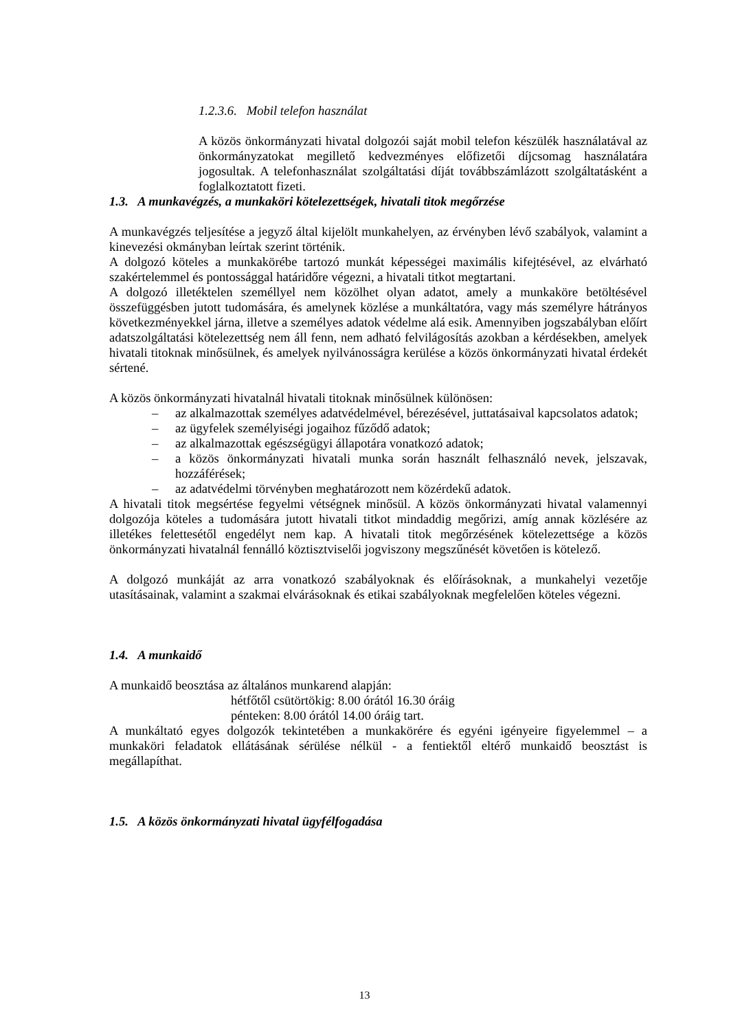1.2.3.6. Mobil telefon használat
A közös önkormányzati hivatal dolgozói saját mobil telefon készülék használatával az önkormányzatokat megillető kedvezményes előfizetői díjcsomag használatára jogosultak. A telefonhasználat szolgáltatási díját továbbszámlázott szolgáltatásként a foglalkoztatott fizeti.
1.3. A munkavégzés, a munkaköri kötelezettségek, hivatali titok megőrzése
A munkavégzés teljesítése a jegyző által kijelölt munkahelyen, az érvényben lévő szabályok, valamint a kinevezési okmányban leírtak szerint történik.
A dolgozó köteles a munkakörébe tartozó munkát képességei maximális kifejtésével, az elvárható szakértelemmel és pontossággal határidőre végezni, a hivatali titkot megtartani.
A dolgozó illetéktelen személlyel nem közölhet olyan adatot, amely a munkaköre betöltésével összefüggésben jutott tudomására, és amelynek közlése a munkáltatóra, vagy más személyre hátrányos következményekkel járna, illetve a személyes adatok védelme alá esik. Amennyiben jogszabályban előírt adatszolgáltatási kötelezettség nem áll fenn, nem adható felvilágosítás azokban a kérdésekben, amelyek hivatali titoknak minősülnek, és amelyek nyilvánosságra kerülése a közös önkormányzati hivatal érdekét sértené.
A közös önkormányzati hivatalnál hivatali titoknak minősülnek különösen:
– az alkalmazottak személyes adatvédelmével, bérezésével, juttatásaival kapcsolatos adatok;
– az ügyfelek személyiségi jogaihoz fűződő adatok;
– az alkalmazottak egészségügyi állapotára vonatkozó adatok;
– a közös önkormányzati hivatali munka során használt felhasználó nevek, jelszavak, hozzáférések;
– az adatvédelmi törvényben meghatározott nem közérdekű adatok.
A hivatali titok megsértése fegyelmi vétségnek minősül. A közös önkormányzati hivatal valamennyi dolgozója köteles a tudomására jutott hivatali titkot mindaddig megőrizi, amíg annak közlésére az illetékes felettesétől engedélyt nem kap. A hivatali titok megőrzésének kötelezettsége a közös önkormányzati hivatalnál fennálló köztisztviselői jogviszony megszűnését követően is kötelező.
A dolgozó munkáját az arra vonatkozó szabályoknak és előírásoknak, a munkahelyi vezetője utasításainak, valamint a szakmai elvárásoknak és etikai szabályoknak megfelelően köteles végezni.
1.4. A munkaidő
A munkaidő beosztása az általános munkarend alapján:
hétfőtől csütörtökig: 8.00 órától 16.30 óráig
pénteken: 8.00 órától 14.00 óráig tart.
A munkáltató egyes dolgozók tekintetében a munkakörére és egyéni igényeire figyelemmel – a munkaköri feladatok ellátásának sérülése nélkül - a fentiektől eltérő munkaidő beosztást is megállapíthat.
1.5. A közös önkormányzati hivatal ügyfélfogadása
13